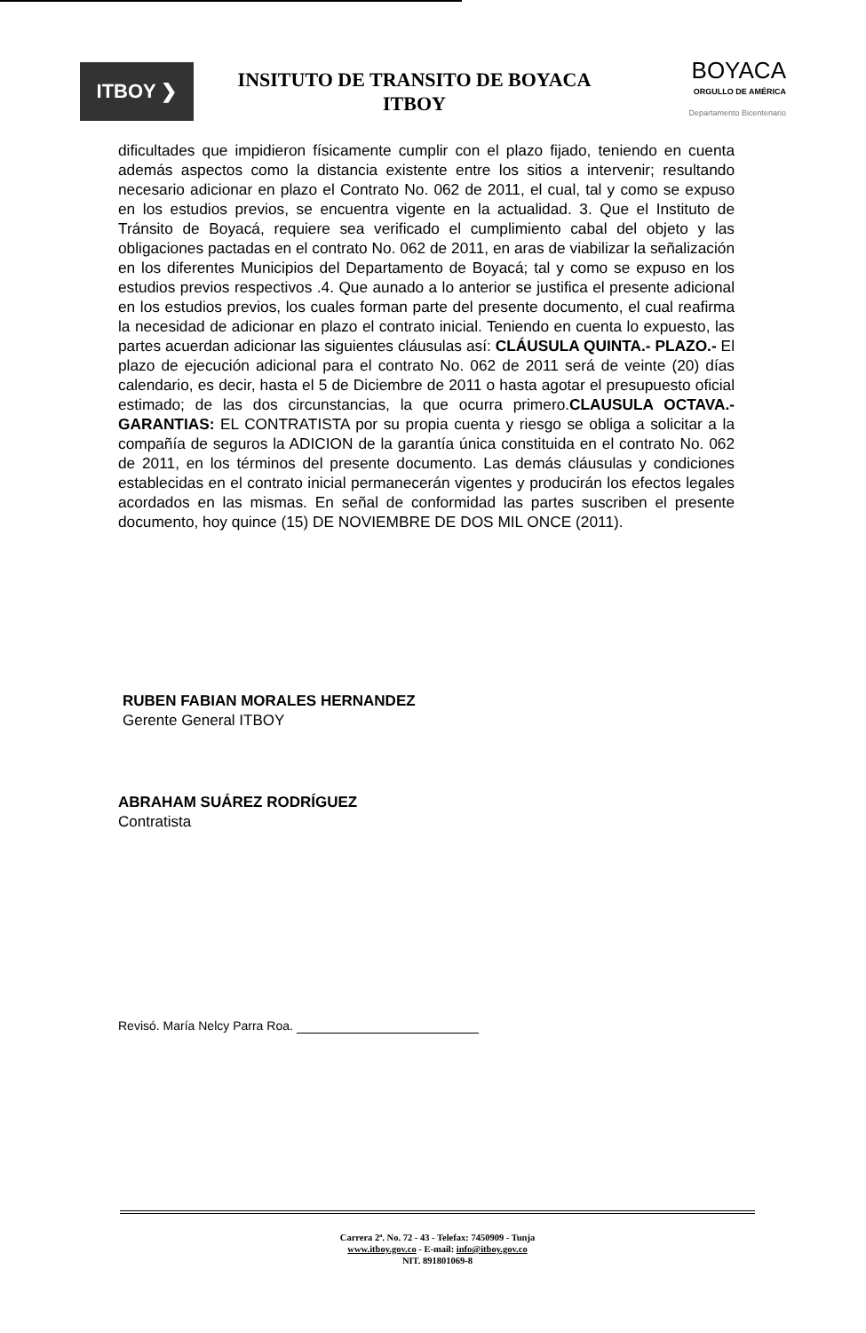ITBOY ❯
INSITUTO DE TRANSITO DE BOYACA
ITBOY
BOYACA
ORGULLO DE AMÉRICA
Departamento Bicentenario
dificultades que impidieron físicamente cumplir con el plazo fijado, teniendo en cuenta además aspectos como la distancia existente entre los sitios a intervenir; resultando necesario adicionar en plazo el Contrato No. 062 de 2011, el cual, tal y como se expuso en los estudios previos, se encuentra vigente en la actualidad. 3. Que el Instituto de Tránsito de Boyacá, requiere sea verificado el cumplimiento cabal del objeto y las obligaciones pactadas en el contrato No. 062 de 2011, en aras de viabilizar la señalización en los diferentes Municipios del Departamento de Boyacá; tal y como se expuso en los estudios previos respectivos .4. Que aunado a lo anterior se justifica el presente adicional en los estudios previos, los cuales forman parte del presente documento, el cual reafirma la necesidad de adicionar en plazo el contrato inicial. Teniendo en cuenta lo expuesto, las partes acuerdan adicionar las siguientes cláusulas así: CLÁUSULA QUINTA.- PLAZO.- El plazo de ejecución adicional para el contrato No. 062 de 2011 será de veinte (20) días calendario, es decir, hasta el 5 de Diciembre de 2011 o hasta agotar el presupuesto oficial estimado; de las dos circunstancias, la que ocurra primero.CLAUSULA OCTAVA.- GARANTIAS: EL CONTRATISTA por su propia cuenta y riesgo se obliga a solicitar a la compañía de seguros la ADICION de la garantía única constituida en el contrato No. 062 de 2011, en los términos del presente documento. Las demás cláusulas y condiciones establecidas en el contrato inicial permanecerán vigentes y producirán los efectos legales acordados en las mismas. En señal de conformidad las partes suscriben el presente documento, hoy quince (15) DE NOVIEMBRE DE DOS MIL ONCE (2011).
RUBEN FABIAN MORALES HERNANDEZ
Gerente General ITBOY
ABRAHAM SUÁREZ RODRÍGUEZ
Contratista
Revisó. María Nelcy Parra Roa.
Carrera 2ª. No. 72 - 43 - Telefax: 7450909 - Tunja
www.itboy.gov.co - E-mail: info@itboy.gov.co
NIT. 891801069-8